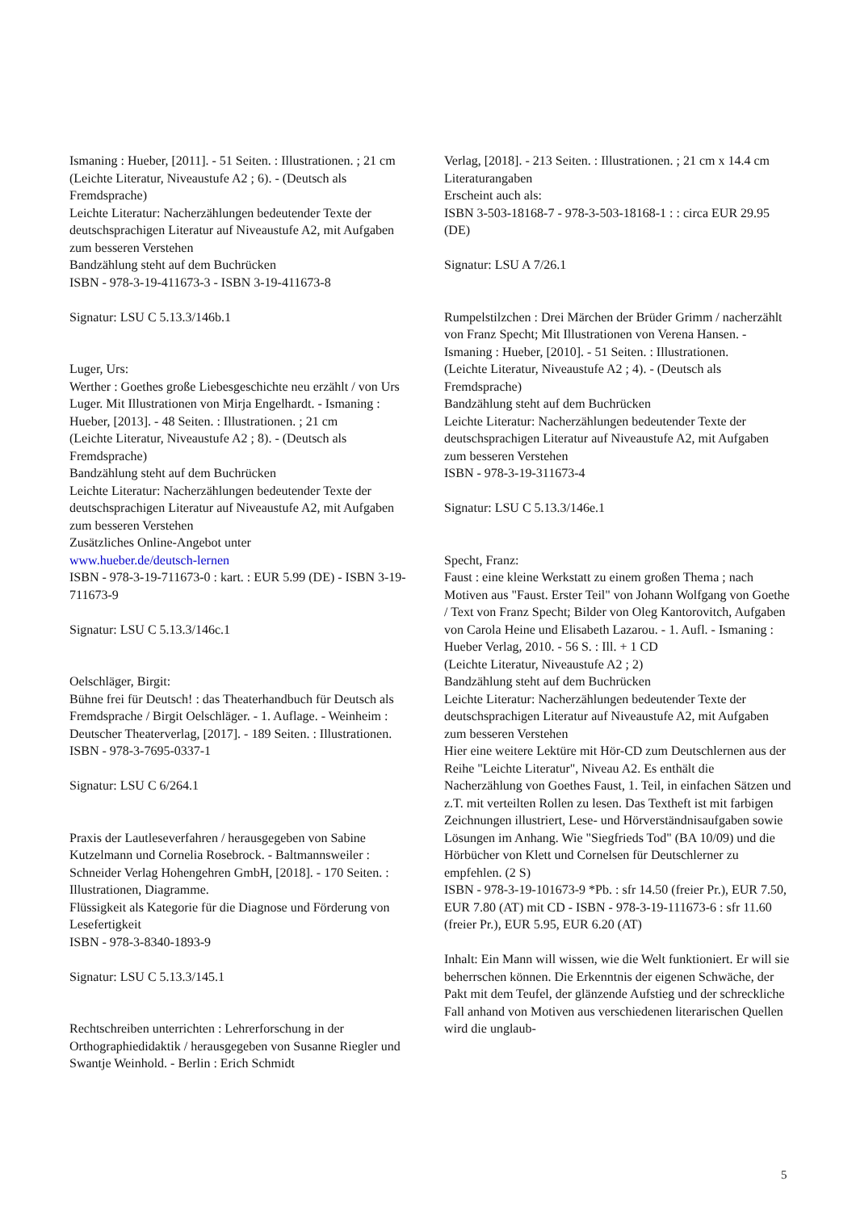Ismaning : Hueber, [2011]. - 51 Seiten. : Illustrationen. ; 21 cm
(Leichte Literatur, Niveaustufe A2 ; 6). - (Deutsch als Fremdsprache)
Leichte Literatur: Nacherzählungen bedeutender Texte der deutschsprachigen Literatur auf Niveaustufe A2, mit Aufgaben zum besseren Verstehen
Bandzählung steht auf dem Buchrücken
ISBN - 978-3-19-411673-3 - ISBN 3-19-411673-8
Signatur: LSU C 5.13.3/146b.1
Luger, Urs:
Werther : Goethes große Liebesgeschichte neu erzählt / von Urs Luger. Mit Illustrationen von Mirja Engelhardt. - Ismaning : Hueber, [2013]. - 48 Seiten. : Illustrationen. ; 21 cm
(Leichte Literatur, Niveaustufe A2 ; 8). - (Deutsch als Fremdsprache)
Bandzählung steht auf dem Buchrücken
Leichte Literatur: Nacherzählungen bedeutender Texte der deutschsprachigen Literatur auf Niveaustufe A2, mit Aufgaben zum besseren Verstehen
Zusätzliches Online-Angebot unter
www.hueber.de/deutsch-lernen
ISBN - 978-3-19-711673-0 : kart. : EUR 5.99 (DE) - ISBN 3-19-711673-9
Signatur: LSU C 5.13.3/146c.1
Oelschläger, Birgit:
Bühne frei für Deutsch! : das Theaterhandbuch für Deutsch als Fremdsprache / Birgit Oelschläger. - 1. Auflage. - Weinheim : Deutscher Theaterverlag, [2017]. - 189 Seiten. : Illustrationen.
ISBN - 978-3-7695-0337-1
Signatur: LSU C 6/264.1
Praxis der Lautleseverfahren / herausgegeben von Sabine Kutzelmann und Cornelia Rosebrock. - Baltmannsweiler : Schneider Verlag Hohengehren GmbH, [2018]. - 170 Seiten. : Illustrationen, Diagramme.
Flüssigkeit als Kategorie für die Diagnose und Förderung von Lesefertigkeit
ISBN - 978-3-8340-1893-9
Signatur: LSU C 5.13.3/145.1
Rechtschreiben unterrichten : Lehrerforschung in der Orthographiedidaktik / herausgegeben von Susanne Riegler und Swantje Weinhold. - Berlin : Erich Schmidt
Verlag, [2018]. - 213 Seiten. : Illustrationen. ; 21 cm x 14.4 cm
Literaturangaben
Erscheint auch als:
ISBN 3-503-18168-7 - 978-3-503-18168-1 : : circa EUR 29.95 (DE)
Signatur: LSU A 7/26.1
Rumpelstilzchen : Drei Märchen der Brüder Grimm / nacherzählt von Franz Specht; Mit Illustrationen von Verena Hansen. - Ismaning : Hueber, [2010]. - 51 Seiten. : Illustrationen.
(Leichte Literatur, Niveaustufe A2 ; 4). - (Deutsch als Fremdsprache)
Bandzählung steht auf dem Buchrücken
Leichte Literatur: Nacherzählungen bedeutender Texte der deutschsprachigen Literatur auf Niveaustufe A2, mit Aufgaben zum besseren Verstehen
ISBN - 978-3-19-311673-4
Signatur: LSU C 5.13.3/146e.1
Specht, Franz:
Faust : eine kleine Werkstatt zu einem großen Thema ; nach Motiven aus "Faust. Erster Teil" von Johann Wolfgang von Goethe / Text von Franz Specht; Bilder von Oleg Kantorovitch, Aufgaben von Carola Heine und Elisabeth Lazarou. - 1. Aufl. - Ismaning : Hueber Verlag, 2010. - 56 S. : Ill. + 1 CD
(Leichte Literatur, Niveaustufe A2 ; 2)
Bandzählung steht auf dem Buchrücken
Leichte Literatur: Nacherzählungen bedeutender Texte der deutschsprachigen Literatur auf Niveaustufe A2, mit Aufgaben zum besseren Verstehen
Hier eine weitere Lektüre mit Hör-CD zum Deutschlernen aus der Reihe "Leichte Literatur", Niveau A2. Es enthält die Nacherzählung von Goethes Faust, 1. Teil, in einfachen Sätzen und z.T. mit verteilten Rollen zu lesen. Das Textheft ist mit farbigen Zeichnungen illustriert, Lese- und Hörverständnisaufgaben sowie Lösungen im Anhang. Wie "Siegfrieds Tod" (BA 10/09) und die Hörbücher von Klett und Cornelsen für Deutschlerner zu empfehlen. (2 S)
ISBN - 978-3-19-101673-9 *Pb. : sfr 14.50 (freier Pr.), EUR 7.50, EUR 7.80 (AT) mit CD - ISBN - 978-3-19-111673-6 : sfr 11.60 (freier Pr.), EUR 5.95, EUR 6.20 (AT)
Inhalt: Ein Mann will wissen, wie die Welt funktioniert. Er will sie beherrschen können. Die Erkenntnis der eigenen Schwäche, der Pakt mit dem Teufel, der glänzende Aufstieg und der schreckliche Fall anhand von Motiven aus verschiedenen literarischen Quellen wird die unglaub-
5